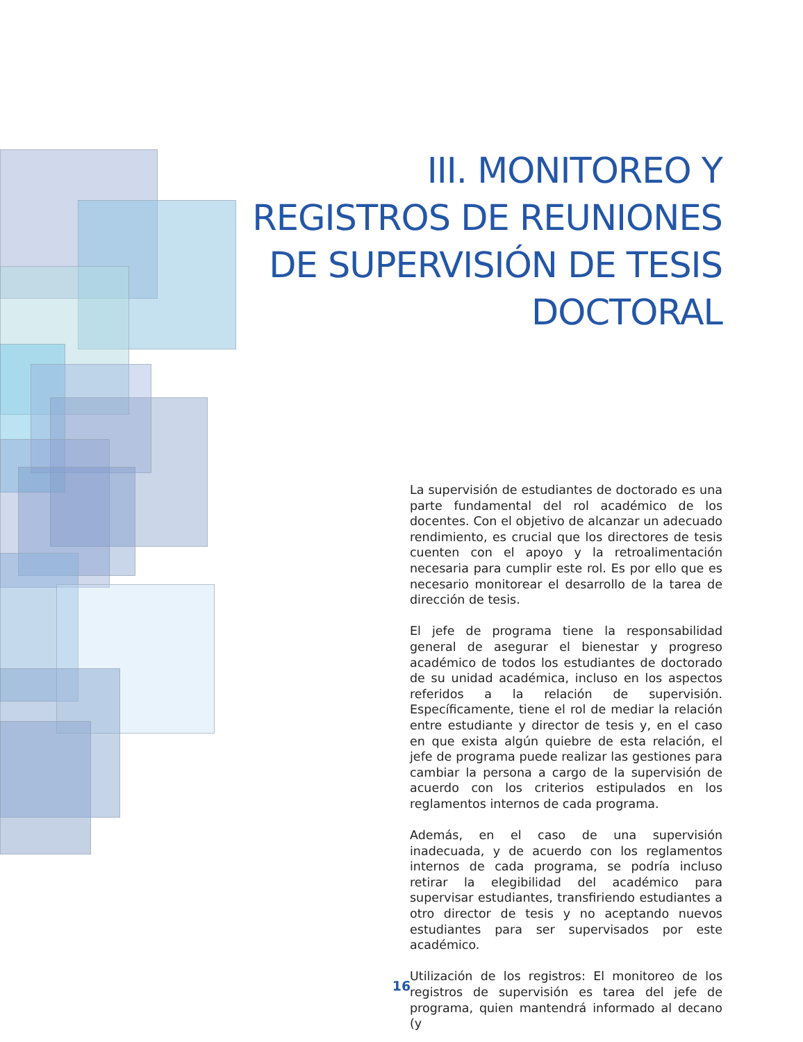III. MONITOREO Y
REGISTROS DE REUNIONES
DE SUPERVISIÓN DE TESIS
DOCTORAL
La supervisión de estudiantes de doctorado es una parte fundamental del rol académico de los docentes. Con el objetivo de alcanzar un adecuado rendimiento, es crucial que los directores de tesis cuenten con el apoyo y la retroalimentación necesaria para cumplir este rol. Es por ello que es necesario monitorear el desarrollo de la tarea de dirección de tesis.
El jefe de programa tiene la responsabilidad general de asegurar el bienestar y progreso académico de todos los estudiantes de doctorado de su unidad académica, incluso en los aspectos referidos a la relación de supervisión. Específicamente, tiene el rol de mediar la relación entre estudiante y director de tesis y, en el caso en que exista algún quiebre de esta relación, el jefe de programa puede realizar las gestiones para cambiar la persona a cargo de la supervisión de acuerdo con los criterios estipulados en los reglamentos internos de cada programa.
Además, en el caso de una supervisión inadecuada, y de acuerdo con los reglamentos internos de cada programa, se podría incluso retirar la elegibilidad del académico para supervisar estudiantes, transfiriendo estudiantes a otro director de tesis y no aceptando nuevos estudiantes para ser supervisados por este académico.
Utilización de los registros: El monitoreo de los registros de supervisión es tarea del jefe de programa, quien mantendrá informado al decano (y
16